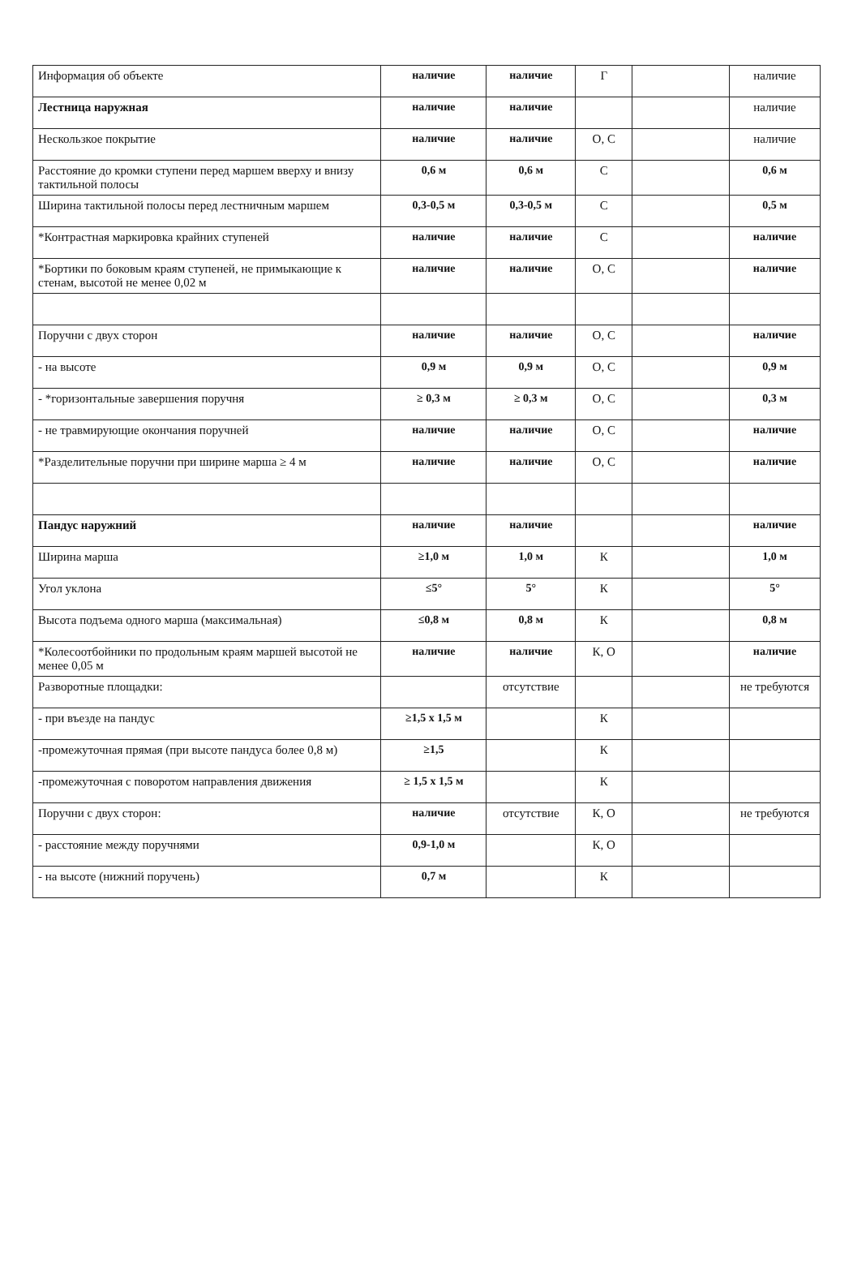| Информация об объекте | наличие | наличие | Г | | наличие |
| Лестница наружная | наличие | наличие | | | наличие |
| Нескользкое покрытие | наличие | наличие | О, С | | наличие |
| Расстояние до кромки ступени перед маршем вверху и внизу тактильной полосы | 0,6 м | 0,6 м | С | | 0,6 м |
| Ширина тактильной полосы перед лестничным маршем | 0,3-0,5 м | 0,3-0,5 м | С | | 0,5 м |
| *Контрастная маркировка крайних ступеней | наличие | наличие | С | | наличие |
| *Бортики по боковым краям ступеней, не примыкающие к стенам, высотой не менее 0,02 м | наличие | наличие | О, С | | наличие |
| Поручни с двух сторон | наличие | наличие | О, С | | наличие |
| - на высоте | 0,9 м | 0,9 м | О, С | | 0,9 м |
| - *горизонтальные завершения поручня | ≥ 0,3 м | ≥ 0,3 м | О, С | | 0,3 м |
| - не травмирующие окончания поручней | наличие | наличие | О, С | | наличие |
| *Разделительные поручни при ширине марша ≥ 4 м | наличие | наличие | О, С | | наличие |
| Пандус наружний | наличие | наличие | | | наличие |
| Ширина марша | ≥1,0 м | 1,0 м | К | | 1,0 м |
| Угол уклона | ≤5° | 5° | К | | 5° |
| Высота подъема одного марша (максимальная) | ≤0,8 м | 0,8 м | К | | 0,8 м |
| *Колесоотбойники по продольным краям маршей высотой не менее 0,05 м | наличие | наличие | К, О | | наличие |
| Разворотные площадки: | | отсутствие | | | не требуются |
| - при въезде на пандус | ≥1,5 х 1,5 м | | К | | |
| -промежуточная прямая (при высоте пандуса более 0,8 м) | ≥1,5 | | К | | |
| -промежуточная с поворотом направления движения | ≥ 1,5 х 1,5 м | | К | | |
| Поручни с двух сторон: | наличие | отсутствие | К, О | | не требуются |
| - расстояние между поручнями | 0,9-1,0 м | | К, О | | |
| - на высоте (нижний поручень) | 0,7 м | | К | | |